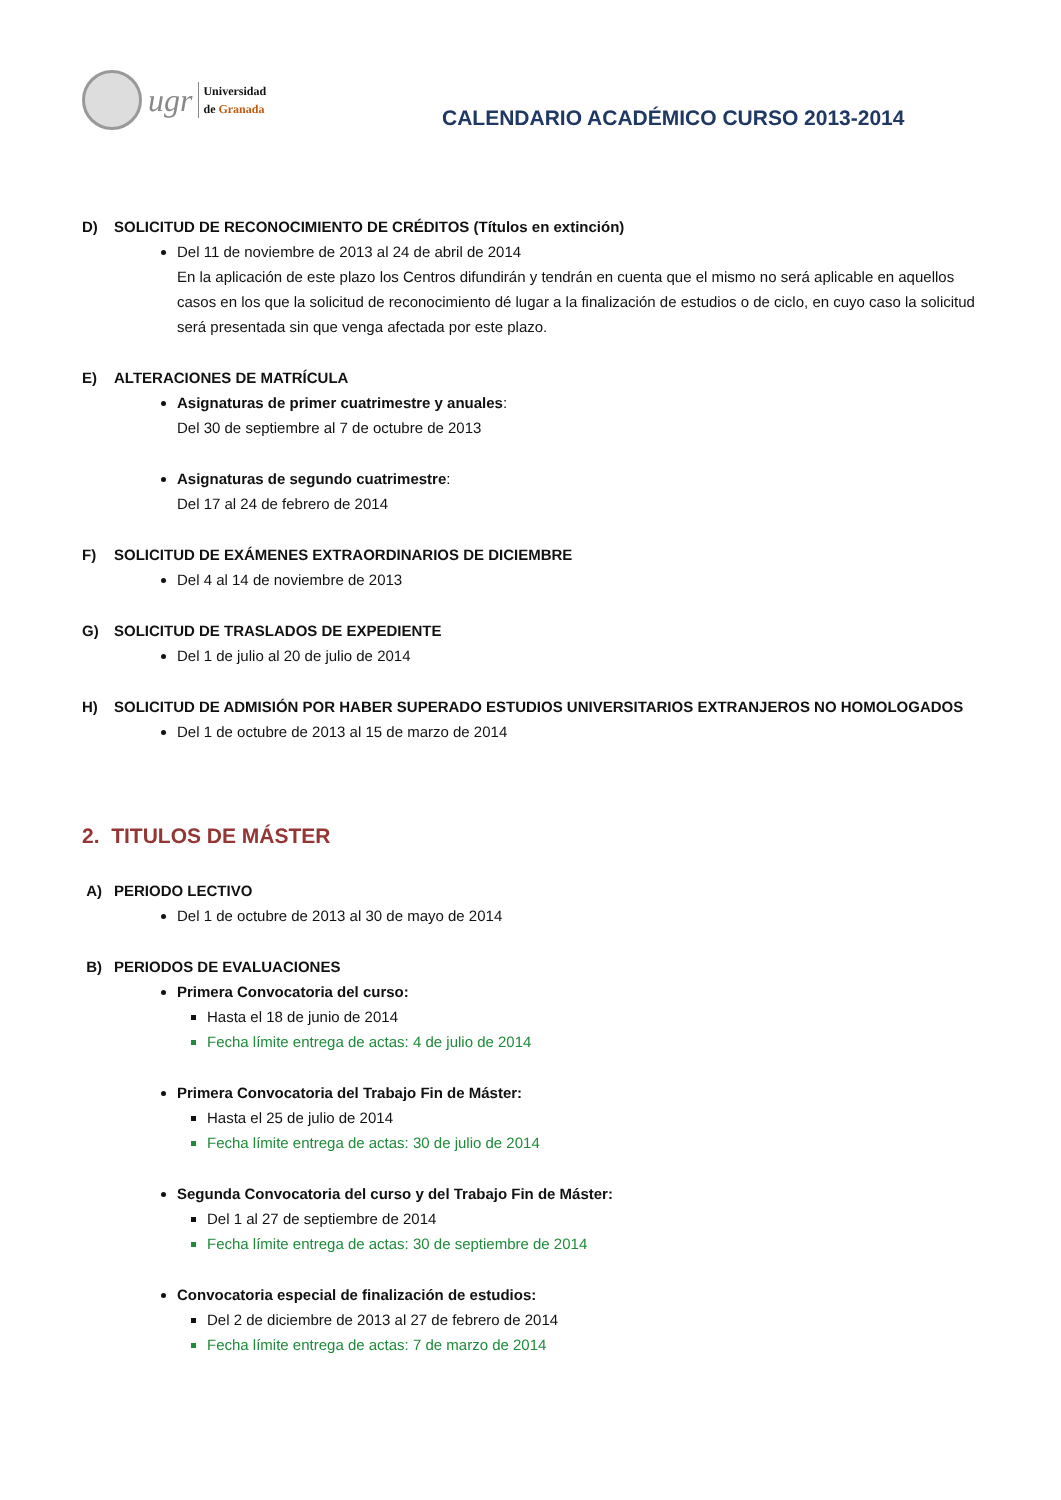ugr
Universidad
de Granada
CALENDARIO ACADÉMICO CURSO 2013-2014
D) SOLICITUD DE RECONOCIMIENTO DE CRÉDITOS (Títulos en extinción)
Del 11 de noviembre de 2013 al 24 de abril de 2014
En la aplicación de este plazo los Centros difundirán y tendrán en cuenta que el mismo no será aplicable en aquellos casos en los que la solicitud de reconocimiento dé lugar a la finalización de estudios o de ciclo, en cuyo caso la solicitud será presentada sin que venga afectada por este plazo.
E) ALTERACIONES DE MATRÍCULA
Asignaturas de primer cuatrimestre y anuales:
Del 30 de septiembre al 7 de octubre de 2013
Asignaturas de segundo cuatrimestre:
Del 17 al 24 de febrero de 2014
F) SOLICITUD DE EXÁMENES EXTRAORDINARIOS DE DICIEMBRE
Del 4 al 14 de noviembre de 2013
G) SOLICITUD DE TRASLADOS DE EXPEDIENTE
Del 1 de julio al 20 de julio de 2014
H) SOLICITUD DE ADMISIÓN POR HABER SUPERADO ESTUDIOS UNIVERSITARIOS EXTRANJEROS NO HOMOLOGADOS
Del 1 de octubre de 2013 al 15 de marzo de 2014
2. TITULOS DE MÁSTER
A) PERIODO LECTIVO
Del 1 de octubre de 2013 al 30 de mayo de 2014
B) PERIODOS DE EVALUACIONES
Primera Convocatoria del curso:
Hasta el 18 de junio de 2014
Fecha límite entrega de actas: 4 de julio de 2014
Primera Convocatoria del Trabajo Fin de Máster:
Hasta el 25 de julio de 2014
Fecha límite entrega de actas: 30 de julio de 2014
Segunda Convocatoria del curso y del Trabajo Fin de Máster:
Del 1 al 27 de septiembre de 2014
Fecha límite entrega de actas: 30 de septiembre de 2014
Convocatoria especial de finalización de estudios:
Del 2 de diciembre de 2013 al 27 de febrero de 2014
Fecha límite entrega de actas: 7 de marzo de 2014